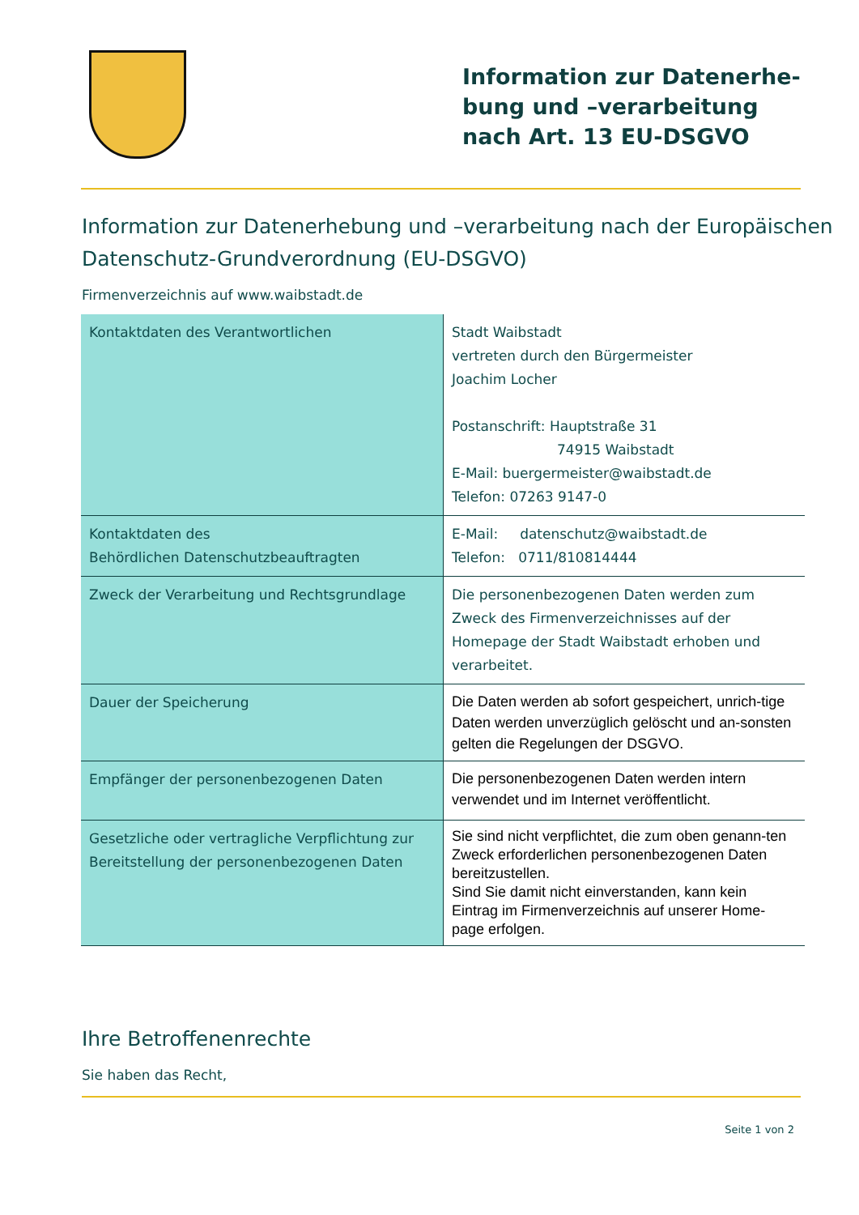Information zur Datenerhe-bung und –verarbeitung nach Art. 13 EU-DSGVO
Information zur Datenerhebung und –verarbeitung nach der Europäischen Datenschutz-Grundverordnung (EU-DSGVO)
Firmenverzeichnis auf www.waibstadt.de
| Kontaktdaten des Verantwortlichen | Stadt Waibstadt vertreten durch den Bürgermeister Joachim Locher Postanschrift: Hauptstraße 31 74915 Waibstadt E-Mail: buergermeister@waibstadt.de Telefon: 07263 9147-0 |
| Kontaktdaten des Behördlichen Datenschutzbeauftragten | E-Mail: datenschutz@waibstadt.de Telefon: 0711/810814444 |
| Zweck der Verarbeitung und Rechtsgrundlage | Die personenbezogenen Daten werden zum Zweck des Firmenverzeichnisses auf der Homepage der Stadt Waibstadt erhoben und verarbeitet. |
| Dauer der Speicherung | Die Daten werden ab sofort gespeichert, unrich-tige Daten werden unverzüglich gelöscht und an-sonsten gelten die Regelungen der DSGVO. |
| Empfänger der personenbezogenen Daten | Die personenbezogenen Daten werden intern verwendet und im Internet veröffentlicht. |
| Gesetzliche oder vertragliche Verpflichtung zur Bereitstellung der personenbezogenen Daten | Sie sind nicht verpflichtet, die zum oben genann-ten Zweck erforderlichen personenbezogenen Daten bereitzustellen. Sind Sie damit nicht einverstanden, kann kein Eintrag im Firmenverzeichnis auf unserer Home-page erfolgen. |
Ihre Betroffenenrechte
Sie haben das Recht,
Seite 1 von 2